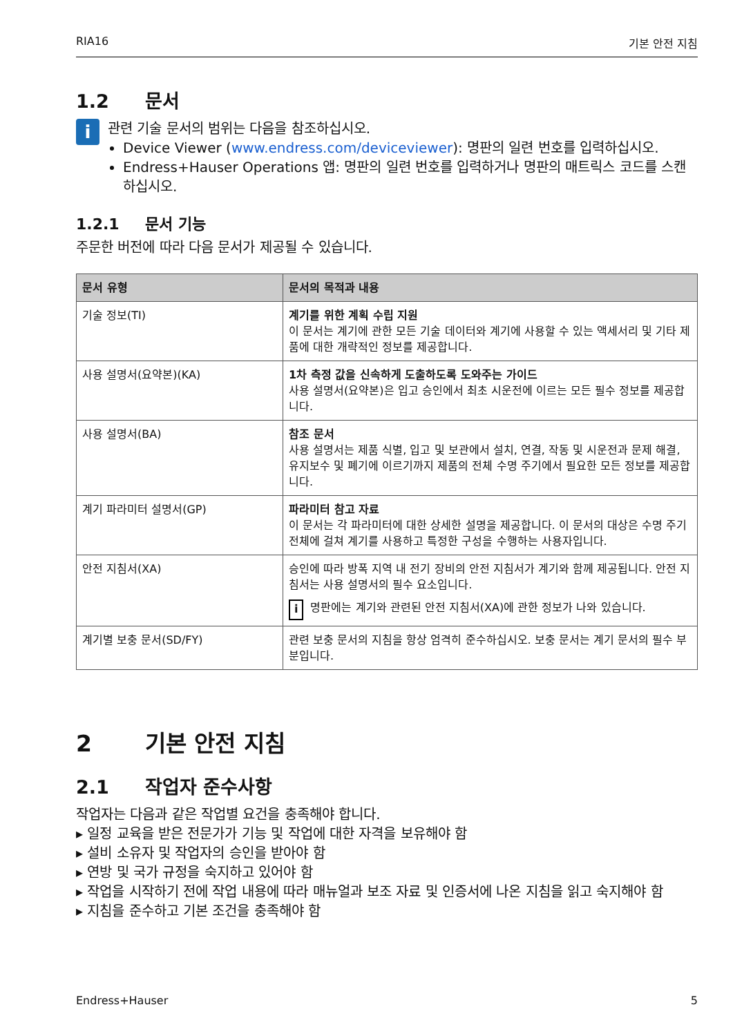RIA16 기본 안전 지침
1.2 문서
i
관련 기술 문서의 범위는 다음을 참조하십시오.
Device Viewer (www.endress.com/deviceviewer): 명판의 일련 번호를 입력하십시오.
Endress+Hauser Operations 앱: 명판의 일련 번호를 입력하거나 명판의 매트릭스 코드를 스캔하십시오.
1.2.1 문서 기능
주문한 버전에 따라 다음 문서가 제공될 수 있습니다.
| 문서 유형 | 문서의 목적과 내용 |
| --- | --- |
| 기술 정보(TI) | 계기를 위한 계획 수립 지원 이 문서는 계기에 관한 모든 기술 데이터와 계기에 사용할 수 있는 액세서리 및 기타 제품에 대한 개략적인 정보를 제공합니다. |
| 사용 설명서(요약본)(KA) | 1차 측정 값을 신속하게 도출하도록 도와주는 가이드 사용 설명서(요약본)은 입고 승인에서 최초 시운전에 이르는 모든 필수 정보를 제공합니다. |
| 사용 설명서(BA) | 참조 문서 사용 설명서는 제품 식별, 입고 및 보관에서 설치, 연결, 작동 및 시운전과 문제 해결, 유지보수 및 폐기에 이르기까지 제품의 전체 수명 주기에서 필요한 모든 정보를 제공합니다. |
| 계기 파라미터 설명서(GP) | 파라미터 참고 자료 이 문서는 각 파라미터에 대한 상세한 설명을 제공합니다. 이 문서의 대상은 수명 주기 전체에 걸쳐 계기를 사용하고 특정한 구성을 수행하는 사용자입니다. |
| 안전 지침서(XA) | 승인에 따라 방폭 지역 내 전기 장비의 안전 지침서가 계기와 함께 제공됩니다. 안전 지침서는 사용 설명서의 필수 요소입니다. i 명판에는 계기와 관련된 안전 지침서(XA)에 관한 정보가 나와 있습니다. |
| 계기별 보충 문서(SD/FY) | 관련 보충 문서의 지침을 항상 엄격히 준수하십시오. 보충 문서는 계기 문서의 필수 부분입니다. |
2 기본 안전 지침
2.1 작업자 준수사항
작업자는 다음과 같은 작업별 요건을 충족해야 합니다.
▸ 일정 교육을 받은 전문가가 기능 및 작업에 대한 자격을 보유해야 함
▸ 설비 소유자 및 작업자의 승인을 받아야 함
▸ 연방 및 국가 규정을 숙지하고 있어야 함
▸ 작업을 시작하기 전에 작업 내용에 따라 매뉴얼과 보조 자료 및 인증서에 나온 지침을 읽고 숙지해야 함
▸ 지침을 준수하고 기본 조건을 충족해야 함
Endress+Hauser 5